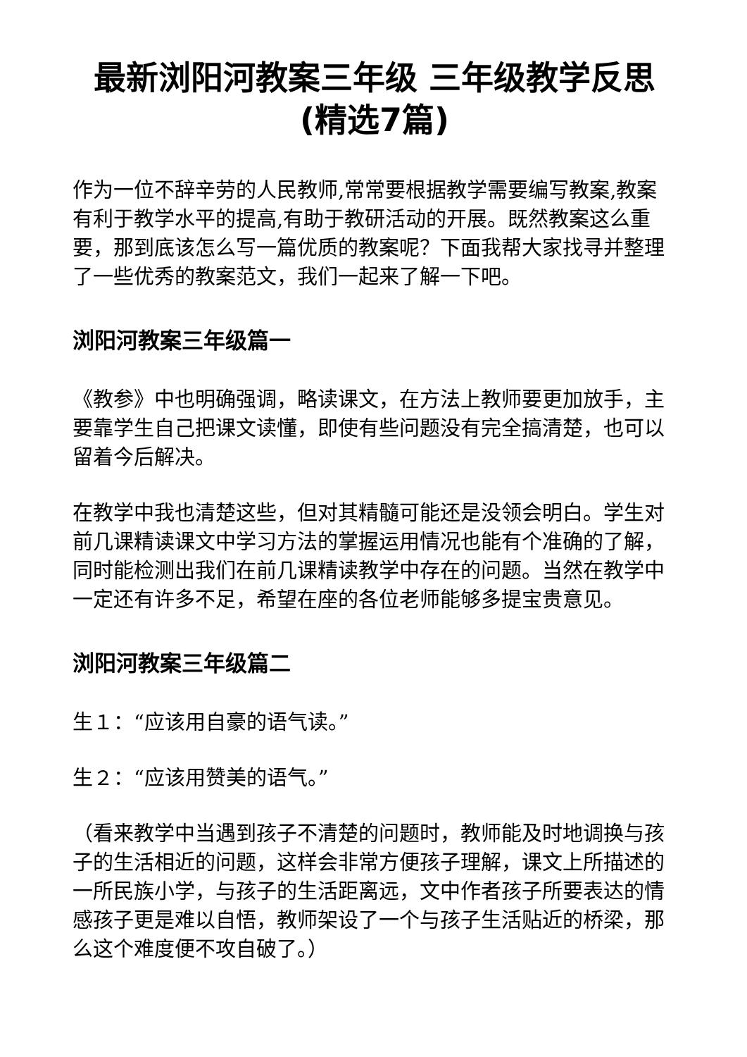最新浏阳河教案三年级 三年级教学反思(精选7篇)
作为一位不辞辛劳的人民教师,常常要根据教学需要编写教案,教案有利于教学水平的提高,有助于教研活动的开展。既然教案这么重要，那到底该怎么写一篇优质的教案呢？下面我帮大家找寻并整理了一些优秀的教案范文，我们一起来了解一下吧。
浏阳河教案三年级篇一
《教参》中也明确强调，略读课文，在方法上教师要更加放手，主要靠学生自己把课文读懂，即使有些问题没有完全搞清楚，也可以留着今后解决。
在教学中我也清楚这些，但对其精髓可能还是没领会明白。学生对前几课精读课文中学习方法的掌握运用情况也能有个准确的了解，同时能检测出我们在前几课精读教学中存在的问题。当然在教学中一定还有许多不足，希望在座的各位老师能够多提宝贵意见。
浏阳河教案三年级篇二
生１：“应该用自豪的语气读。”
生２：“应该用赞美的语气。”
（看来教学中当遇到孩子不清楚的问题时，教师能及时地调换与孩子的生活相近的问题，这样会非常方便孩子理解，课文上所描述的一所民族小学，与孩子的生活距离远，文中作者孩子所要表达的情感孩子更是难以自悟，教师架设了一个与孩子生活贴近的桥梁，那么这个难度便不攻自破了。）